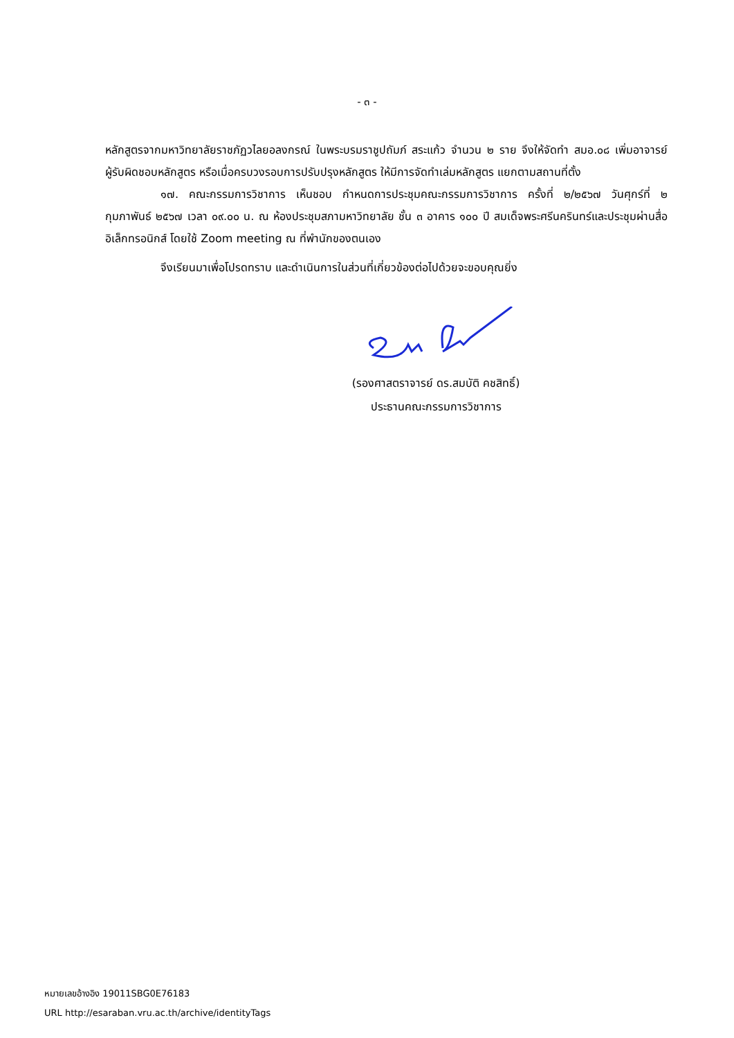- ๓ -
หลักสูตรจากมหาวิทยาลัยราชภัฏวไลยอลงกรณ์ ในพระบรมราชูปถัมภ์ สระแก้ว จำนวน ๒ ราย จึงให้จัดทำ สมอ.๐๘ เพิ่มอาจารย์ผู้รับผิดชอบหลักสูตร หรือเมื่อครบวงรอบการปรับปรุงหลักสูตร ให้มีการจัดทำเล่มหลักสูตร แยกตามสถานที่ตั้ง
๑๗. คณะกรรมการวิชาการ เห็นชอบ กำหนดการประชุมคณะกรรมการวิชาการ ครั้งที่ ๒/๒๕๖๗ วันศุกร์ที่ ๒ กุมภาพันธ์ ๒๕๖๗ เวลา ๐๙.๐๐ น. ณ ห้องประชุมสภามหาวิทยาลัย ชั้น ๓ อาคาร ๑๐๐ ปี สมเด็จพระศรีนครินทร์และประชุมผ่านสื่ออิเล็กทรอนิกส์ โดยใช้ Zoom meeting ณ ที่พำนักของตนเอง
จึงเรียนมาเพื่อโปรดทราบ และดำเนินการในส่วนที่เกี่ยวข้องต่อไปด้วยจะขอบคุณยิ่ง
(รองศาสตราจารย์ ดร.สมบัติ คชสิทธิ์)
ประธานคณะกรรมการวิชาการ
หมายเลขอ้างอิง 19011SBG0E76183
URL http://esaraban.vru.ac.th/archive/identityTags